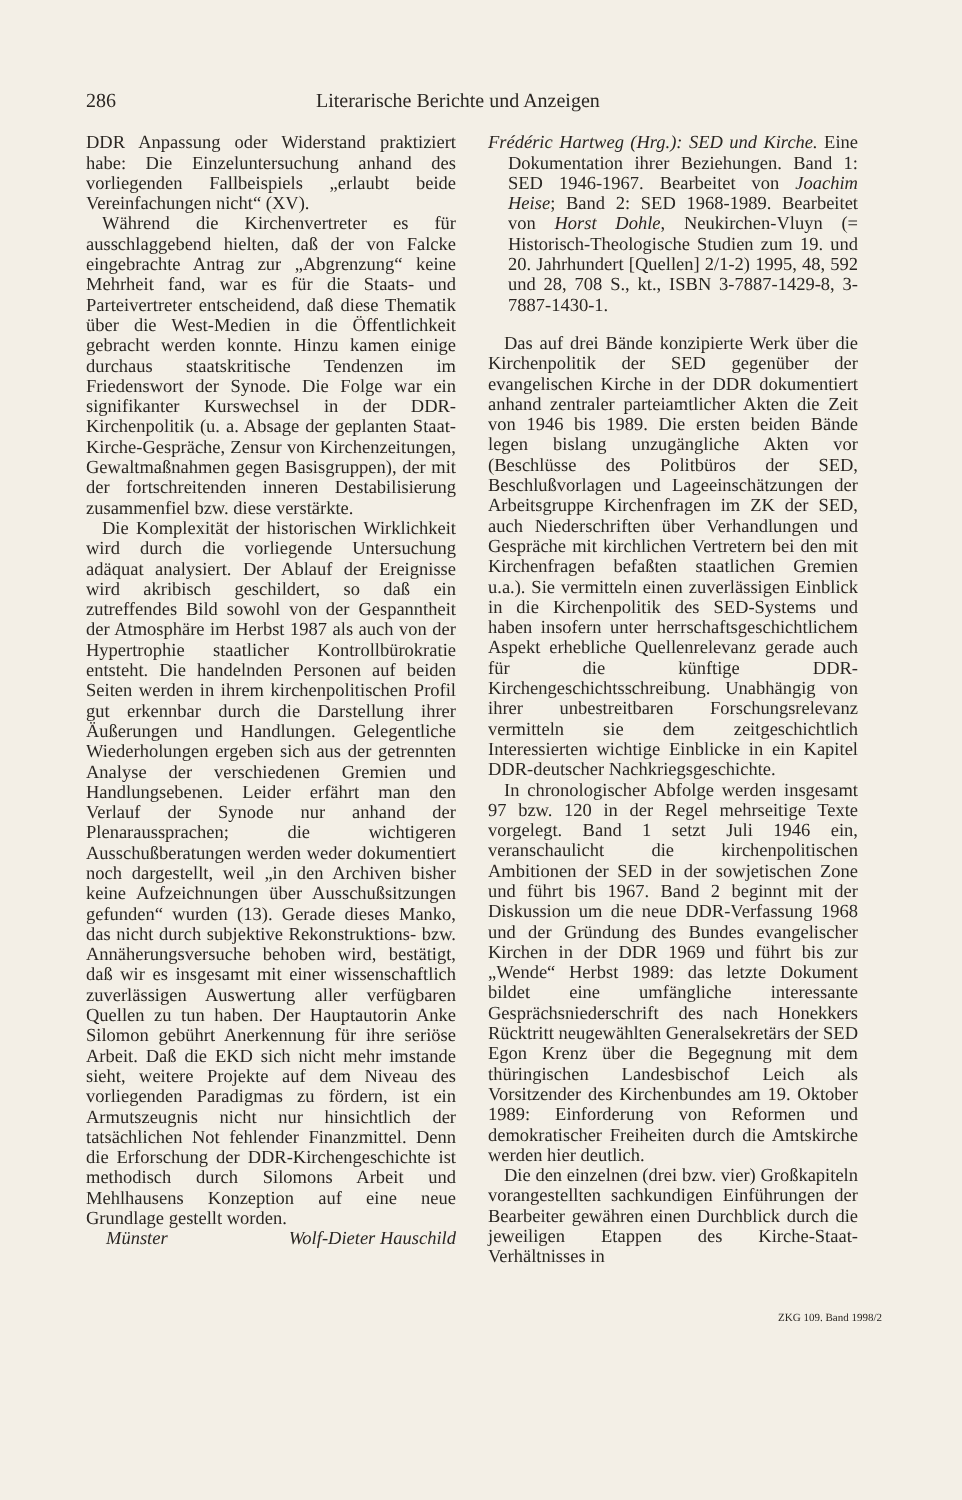286 Literarische Berichte und Anzeigen
DDR Anpassung oder Widerstand praktiziert habe: Die Einzeluntersuchung anhand des vorliegenden Fallbeispiels „erlaubt beide Vereinfachungen nicht“ (XV).
Während die Kirchenvertreter es für ausschlaggebend hielten, daß der von Falcke eingebrachte Antrag zur „Abgrenzung“ keine Mehrheit fand, war es für die Staats- und Parteivertreter entscheidend, daß diese Thematik über die West-Medien in die Öffentlichkeit gebracht werden konnte. Hinzu kamen einige durchaus staatskritische Tendenzen im Friedenswort der Synode. Die Folge war ein signifikanter Kurswechsel in der DDR-Kirchenpolitik (u. a. Absage der geplanten Staat-Kirche-Gespräche, Zensur von Kirchenzeitungen, Gewaltmaßnahmen gegen Basisgruppen), der mit der fortschreitenden inneren Destabilisierung zusammenfiel bzw. diese verstärkte.
Die Komplexität der historischen Wirklichkeit wird durch die vorliegende Untersuchung adäquat analysiert. Der Ablauf der Ereignisse wird akribisch geschildert, so daß ein zutreffendes Bild sowohl von der Gespanntheit der Atmosphäre im Herbst 1987 als auch von der Hypertrophie staatlicher Kontrollbürokratie entsteht. Die handelnden Personen auf beiden Seiten werden in ihrem kirchenpolitischen Profil gut erkennbar durch die Darstellung ihrer Äußerungen und Handlungen. Gelegentliche Wiederholungen ergeben sich aus der getrennten Analyse der verschiedenen Gremien und Handlungsebenen. Leider erfährt man den Verlauf der Synode nur anhand der Plenarausspra­chen; die wichtigeren Ausschußberatungen werden weder dokumentiert noch dargestellt, weil „in den Archiven bisher keine Aufzeichnungen über Ausschußsitzungen gefunden“ wurden (13). Gerade dieses Manko, das nicht durch subjektive Rekonstruktions- bzw. Annäherungsversuche behoben wird, bestätigt, daß wir es insgesamt mit einer wissenschaftlich zuverlässigen Auswertung aller verfügbaren Quellen zu tun haben. Der Hauptautorin Anke Silomon gebührt Anerkennung für ihre seriöse Arbeit. Daß die EKD sich nicht mehr imstande sieht, weitere Projekte auf dem Niveau des vorliegenden Paradigmas zu fördern, ist ein Armutszeugnis nicht nur hinsichtlich der tatsächlichen Not fehlender Finanzmittel. Denn die Erforschung der DDR-Kirchengeschichte ist methodisch durch Silomons Arbeit und Mehlhausens Konzeption auf eine neue Grundlage gestellt worden.
Münster Wolf-Dieter Hauschild
Frédéric Hartweg (Hrg.): SED und Kirche. Eine Dokumentation ihrer Beziehungen. Band 1: SED 1946-1967. Bearbeitet von Joachim Heise; Band 2: SED 1968-1989. Bearbeitet von Horst Dohle, Neukirchen-Vluyn (= Historisch-Theologische Studien zum 19. und 20. Jahrhundert [Quellen] 2/1-2) 1995, 48, 592 und 28, 708 S., kt., ISBN 3-7887-1429-8, 3-7887-1430-1.
Das auf drei Bände konzipierte Werk über die Kirchenpolitik der SED gegenüber der evangelischen Kirche in der DDR dokumentiert anhand zentraler parteiamtlicher Akten die Zeit von 1946 bis 1989. Die ersten beiden Bände legen bislang unzugängliche Akten vor (Beschlüsse des Politbüros der SED, Beschlußvorlagen und Lageeinschätzungen der Arbeitsgruppe Kirchenfragen im ZK der SED, auch Niederschriften über Verhandlungen und Gespräche mit kirchlichen Vertretern bei den mit Kirchenfragen befaßten staatlichen Gremien u.a.). Sie vermitteln einen zuverlässigen Einblick in die Kirchenpolitik des SED-Systems und haben insofern unter herrschaftsgeschichtlichem Aspekt erhebliche Quellenrelevanz gerade auch für die künftige DDR-Kirchengeschichtsschreibung. Unabhängig von ihrer unbestreitbaren Forschungsrelevanz vermitteln sie dem zeitgeschichtlich Interessierten wichtige Einblicke in ein Kapitel DDR-deutscher Nachkriegsgeschichte.
In chronologischer Abfolge werden insgesamt 97 bzw. 120 in der Regel mehrseitige Texte vorgelegt. Band 1 setzt Juli 1946 ein, veranschaulicht die kirchenpolitischen Ambitionen der SED in der sowjetischen Zone und führt bis 1967. Band 2 beginnt mit der Diskussion um die neue DDR-Verfassung 1968 und der Gründung des Bundes evangelischer Kirchen in der DDR 1969 und führt bis zur „Wende“ Herbst 1989: das letzte Dokument bildet eine umfängliche interessante Gesprächsniederschrift des nach Honekkers Rücktritt neugewählten Generalsekretärs der SED Egon Krenz über die Begegnung mit dem thüringischen Landesbischof Leich als Vorsitzender des Kirchenbundes am 19. Oktober 1989: Einforderung von Reformen und demokratischer Freiheiten durch die Amtskirche werden hier deutlich.
Die den einzelnen (drei bzw. vier) Großkapiteln vorangestellten sachkundigen Einführungen der Bearbeiter gewähren einen Durchblick durch die jeweiligen Etappen des Kirche-Staat-Verhältnisses in
ZKG 109. Band 1998/2